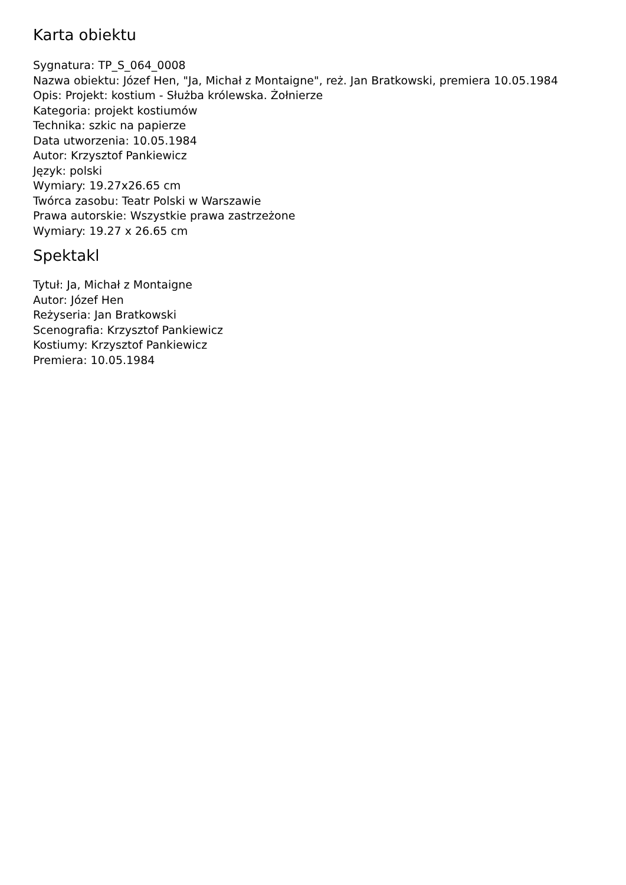Karta obiektu
Sygnatura: TP_S_064_0008
Nazwa obiektu: Józef Hen, "Ja, Michał z Montaigne", reż. Jan Bratkowski, premiera 10.05.1984
Opis: Projekt: kostium - Służba królewska. Żołnierze
Kategoria: projekt kostiumów
Technika: szkic na papierze
Data utworzenia: 10.05.1984
Autor: Krzysztof Pankiewicz
Język: polski
Wymiary: 19.27x26.65 cm
Twórca zasobu: Teatr Polski w Warszawie
Prawa autorskie: Wszystkie prawa zastrzeżone
Wymiary: 19.27 x 26.65 cm
Spektakl
Tytuł: Ja, Michał z Montaigne
Autor: Józef Hen
Reżyseria: Jan Bratkowski
Scenografia: Krzysztof Pankiewicz
Kostiumy: Krzysztof Pankiewicz
Premiera: 10.05.1984